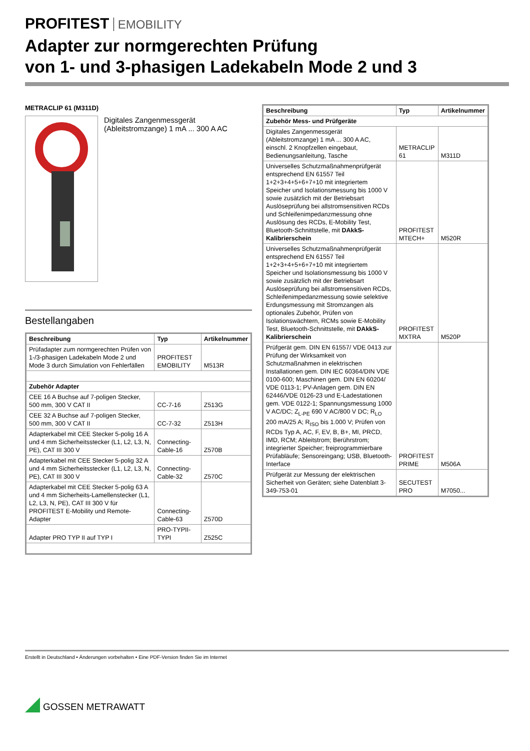PROFITEST EMOBILITY
Adapter zur normgerechten Prüfung
von 1- und 3-phasigen Ladekabeln Mode 2 und 3
METRACLIP 61 (M311D)
Digitales Zangenmessgerät
(Ableitstromzange) 1 mA ... 300 A AC
Bestellangaben
| Beschreibung | Typ | Artikelnummer |
| --- | --- | --- |
| Prüfadapter zum normgerechten Prüfen von 1-/3-phasigen Ladekabeln Mode 2 und Mode 3 durch Simulation von Fehlerfällen | PROFITEST EMOBILITY | M513R |
| Zubehör Adapter | | |
| CEE 16 A Buchse auf 7-poligen Stecker, 500 mm, 300 V CAT II | CC-7-16 | Z513G |
| CEE 32 A Buchse auf 7-poligen Stecker, 500 mm, 300 V CAT II | CC-7-32 | Z513H |
| Adapterkabel mit CEE Stecker 5-polig 16 A und 4 mm Sicherheitsstecker (L1, L2, L3, N, PE), CAT III 300 V | Connecting-Cable-16 | Z570B |
| Adapterkabel mit CEE Stecker 5-polig 32 A und 4 mm Sicherheitsstecker (L1, L2, L3, N, PE), CAT III 300 V | Connecting-Cable-32 | Z570C |
| Adapterkabel mit CEE Stecker 5-polig 63 A und 4 mm Sicherheits-Lamellenstecker (L1, L2, L3, N, PE), CAT III 300 V für PROFITEST E-Mobility und Remote-Adapter | Connecting-Cable-63 | Z570D |
| Adapter PRO TYP II auf TYP I | PRO-TYPII-TYPI | Z525C |
| Beschreibung | Typ | Artikelnummer |
| --- | --- | --- |
| Zubehör Mess- und Prüfgeräte | | |
| Digitales Zangenmessgerät (Ableitstromzange) 1 mA ... 300 A AC, einschl. 2 Knopfzellen eingebaut, Bedienungsanleitung, Tasche | METRACLIP 61 | M311D |
| Universelles Schutzmaßnahmenprüfgerät entsprechend EN 61557 Teil 1+2+3+4+5+6+7+10 mit integriertem Speicher und Isolationsmessung bis 1000 V sowie zusätzlich mit der Betriebsart Auslöseprüfung bei allstromsensitiven RCDs und Schleifenimpedanzmessung ohne Auslösung des RCDs, E-Mobility Test, Bluetooth-Schnittstelle, mit DAkkS-Kalibrierschein | PROFITEST MTECH+ | M520R |
| Universelles Schutzmaßnahmenprüfgerät entsprechend EN 61557 Teil 1+2+3+4+5+6+7+10 mit integriertem Speicher und Isolationsmessung bis 1000 V sowie zusätzlich mit der Betriebsart Auslöseprüfung bei allstromsensitiven RCDs, Schleifenimpedanzmessung sowie selektive Erdungsmessung mit Stromzangen als optionales Zubehör, Prüfen von Isolationswächtern, RCMs sowie E-Mobility Test, Bluetooth-Schnittstelle, mit DAkkS-Kalibrierschein | PROFITEST MXTRA | M520P |
| Prüfgerät gem. DIN EN 61557/ VDE 0413 zur Prüfung der Wirksamkeit von Schutzmaßnahmen in elektrischen Installationen gem. DIN IEC 60364/DIN VDE 0100-600; Maschinen gem. DIN EN 60204/ VDE 0113-1; PV-Anlagen gem. DIN EN 62446/VDE 0126-23 und E-Ladestationen gem. VDE 0122-1; Spannungsmessung 1000 V AC/DC; Z<sub>L-PE</sub> 690 V AC/800 V DC; R<sub>LO</sub> 200 mA/25 A; R<sub>ISO</sub> bis 1.000 V; Prüfen von RCDs Typ A, AC, F, EV, B, B+, MI, PRCD, IMD, RCM; Ableitstrom; Berührstrom; integrierter Speicher; freiprogrammierbare Prüfabläufe; Sensoreingang; USB, Bluetooth-Interface | PROFITEST PRIME | M506A |
| Prüfgerät zur Messung der elektrischen Sicherheit von Geräten; siehe Datenblatt 3-349-753-01 | SECUTEST PRO | M7050... |
Erstellt in Deutschland • Änderungen vorbehalten • Eine PDF-Version finden Sie im Internet
GOSSEN METRAWATT